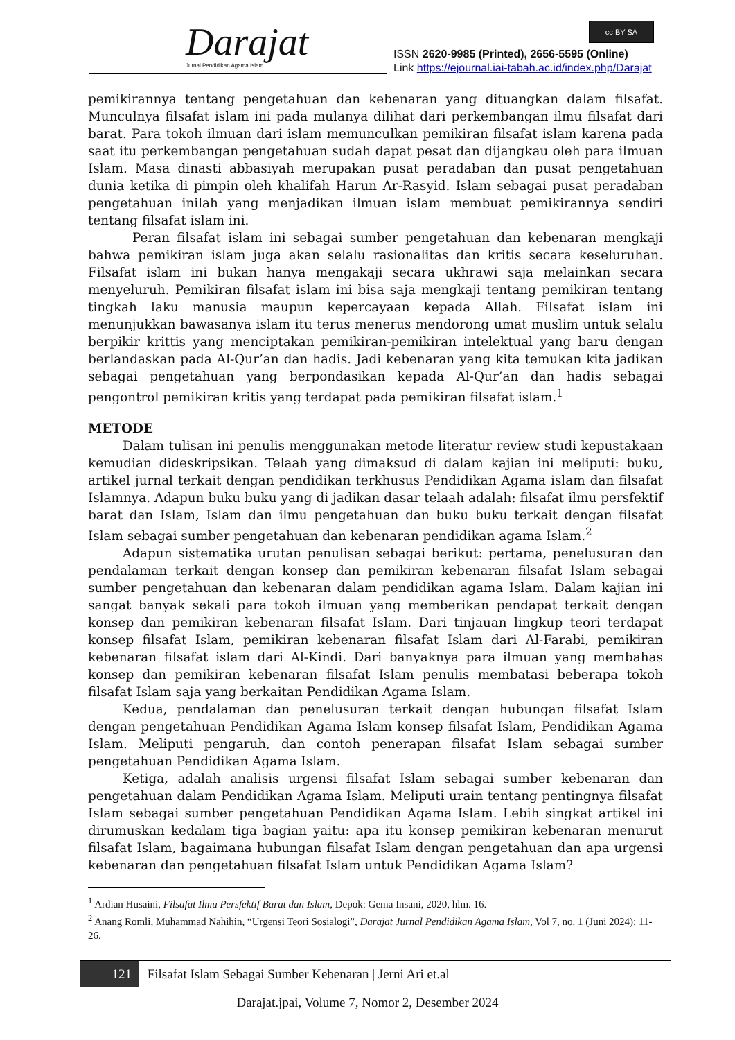Darajat Jurnal Pendidikan Agama Islam
cc BY SA
ISSN 2620-9985 (Printed), 2656-5595 (Online)
Link https://ejournal.iai-tabah.ac.id/index.php/Darajat
pemikirannya tentang pengetahuan dan kebenaran yang dituangkan dalam filsafat. Munculnya filsafat islam ini pada mulanya dilihat dari perkembangan ilmu filsafat dari barat. Para tokoh ilmuan dari islam memunculkan pemikiran filsafat islam karena pada saat itu perkembangan pengetahuan sudah dapat pesat dan dijangkau oleh para ilmuan Islam. Masa dinasti abbasiyah merupakan pusat peradaban dan pusat pengetahuan dunia ketika di pimpin oleh khalifah Harun Ar-Rasyid. Islam sebagai pusat peradaban pengetahuan inilah yang menjadikan ilmuan islam membuat pemikirannya sendiri tentang filsafat islam ini.
Peran filsafat islam ini sebagai sumber pengetahuan dan kebenaran mengkaji bahwa pemikiran islam juga akan selalu rasionalitas dan kritis secara keseluruhan. Filsafat islam ini bukan hanya mengakaji secara ukhrawi saja melainkan secara menyeluruh. Pemikiran filsafat islam ini bisa saja mengkaji tentang pemikiran tentang tingkah laku manusia maupun kepercayaan kepada Allah. Filsafat islam ini menunjukkan bawasanya islam itu terus menerus mendorong umat muslim untuk selalu berpikir krittis yang menciptakan pemikiran-pemikiran intelektual yang baru dengan berlandaskan pada Al-Qur’an dan hadis. Jadi kebenaran yang kita temukan kita jadikan sebagai pengetahuan yang berpondasikan kepada Al-Qur’an dan hadis sebagai pengontrol pemikiran kritis yang terdapat pada pemikiran filsafat islam.<sup>1</sup>
METODE
Dalam tulisan ini penulis menggunakan metode literatur review studi kepustakaan kemudian dideskripsikan. Telaah yang dimaksud di dalam kajian ini meliputi: buku, artikel jurnal terkait dengan pendidikan terkhusus Pendidikan Agama islam dan filsafat Islamnya. Adapun buku buku yang di jadikan dasar telaah adalah: filsafat ilmu persfektif barat dan Islam, Islam dan ilmu pengetahuan dan buku buku terkait dengan filsafat Islam sebagai sumber pengetahuan dan kebenaran pendidikan agama Islam.<sup>2</sup>
Adapun sistematika urutan penulisan sebagai berikut: pertama, penelusuran dan pendalaman terkait dengan konsep dan pemikiran kebenaran filsafat Islam sebagai sumber pengetahuan dan kebenaran dalam pendidikan agama Islam. Dalam kajian ini sangat banyak sekali para tokoh ilmuan yang memberikan pendapat terkait dengan konsep dan pemikiran kebenaran filsafat Islam. Dari tinjauan lingkup teori terdapat konsep filsafat Islam, pemikiran kebenaran filsafat Islam dari Al-Farabi, pemikiran kebenaran filsafat islam dari Al-Kindi. Dari banyaknya para ilmuan yang membahas konsep dan pemikiran kebenaran filsafat Islam penulis membatasi beberapa tokoh filsafat Islam saja yang berkaitan Pendidikan Agama Islam.
Kedua, pendalaman dan penelusuran terkait dengan hubungan filsafat Islam dengan pengetahuan Pendidikan Agama Islam konsep filsafat Islam, Pendidikan Agama Islam. Meliputi pengaruh, dan contoh penerapan filsafat Islam sebagai sumber pengetahuan Pendidikan Agama Islam.
Ketiga, adalah analisis urgensi filsafat Islam sebagai sumber kebenaran dan pengetahuan dalam Pendidikan Agama Islam. Meliputi urain tentang pentingnya filsafat Islam sebagai sumber pengetahuan Pendidikan Agama Islam. Lebih singkat artikel ini dirumuskan kedalam tiga bagian yaitu: apa itu konsep pemikiran kebenaran menurut filsafat Islam, bagaimana hubungan filsafat Islam dengan pengetahuan dan apa urgensi kebenaran dan pengetahuan filsafat Islam untuk Pendidikan Agama Islam?
<sup>1</sup> Ardian Husaini, Filsafat Ilmu Persfektif Barat dan Islam, Depok: Gema Insani, 2020, hlm. 16.
<sup>2</sup> Anang Romli, Muhammad Nahihin, “Urgensi Teori Sosialogi”, Darajat Jurnal Pendidikan Agama Islam, Vol 7, no. 1 (Juni 2024): 11-26.
121 Filsafat Islam Sebagai Sumber Kebenaran | Jerni Ari et.al
Darajat.jpai, Volume 7, Nomor 2, Desember 2024